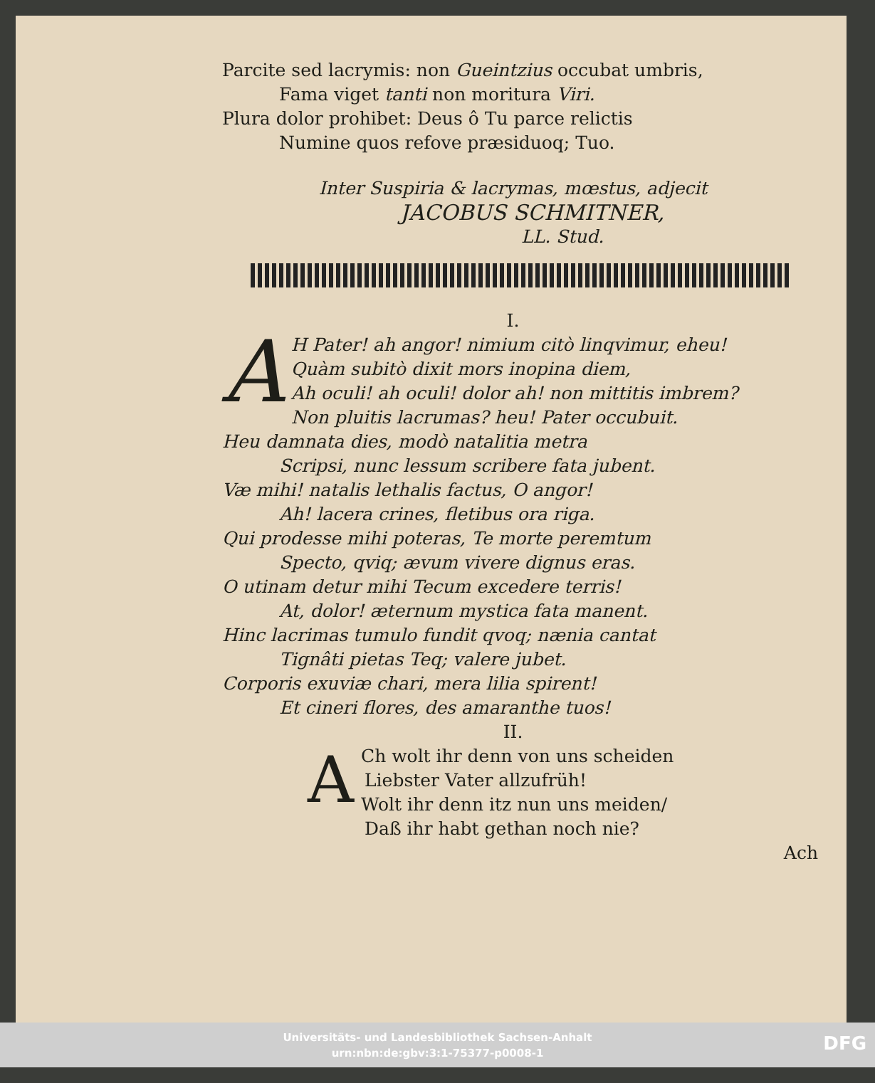Parcite sed lacrymis: non Gueintzius occubat umbris,
Fama viget tanti non moritura Viri.
Plura dolor prohibet: Deus ô Tu parce relictis
Numine quos refove præsiduoq; Tuo.
Inter Suspiria & lacrymas, mœstus, adjecit
JACOBUS SCHMITNER,
LL. Stud.
I.
A
H Pater! ah angor! nimium citò linqvimur, eheu!
Quàm subitò dixit mors inopina diem,
Ah oculi! ah oculi! dolor ah! non mittitis imbrem?
Non pluitis lacrumas? heu! Pater occubuit.
Heu damnata dies, modò natalitia metra
Scripsi, nunc lessum scribere fata jubent.
Væ mihi! natalis lethalis factus, O angor!
Ah! lacera crines, fletibus ora riga.
Qui prodesse mihi poteras, Te morte peremtum
Specto, qviq; ævum vivere dignus eras.
O utinam detur mihi Tecum excedere terris!
At, dolor! æternum mystica fata manent.
Hinc lacrimas tumulo fundit qvoq; nænia cantat
Tignâti pietas Teq; valere jubet.
Corporis exuviæ chari, mera lilia spirent!
Et cineri flores, des amaranthe tuos!
II.
A
Ch wolt ihr denn von uns scheiden
Liebster Vater allzufrüh!
Wolt ihr denn itz nun uns meiden/
Daß ihr habt gethan noch nie?
Ach
Universitäts- und Landesbibliothek Sachsen-Anhalt
urn:nbn:de:gbv:3:1-75377-p0008-1
DFG